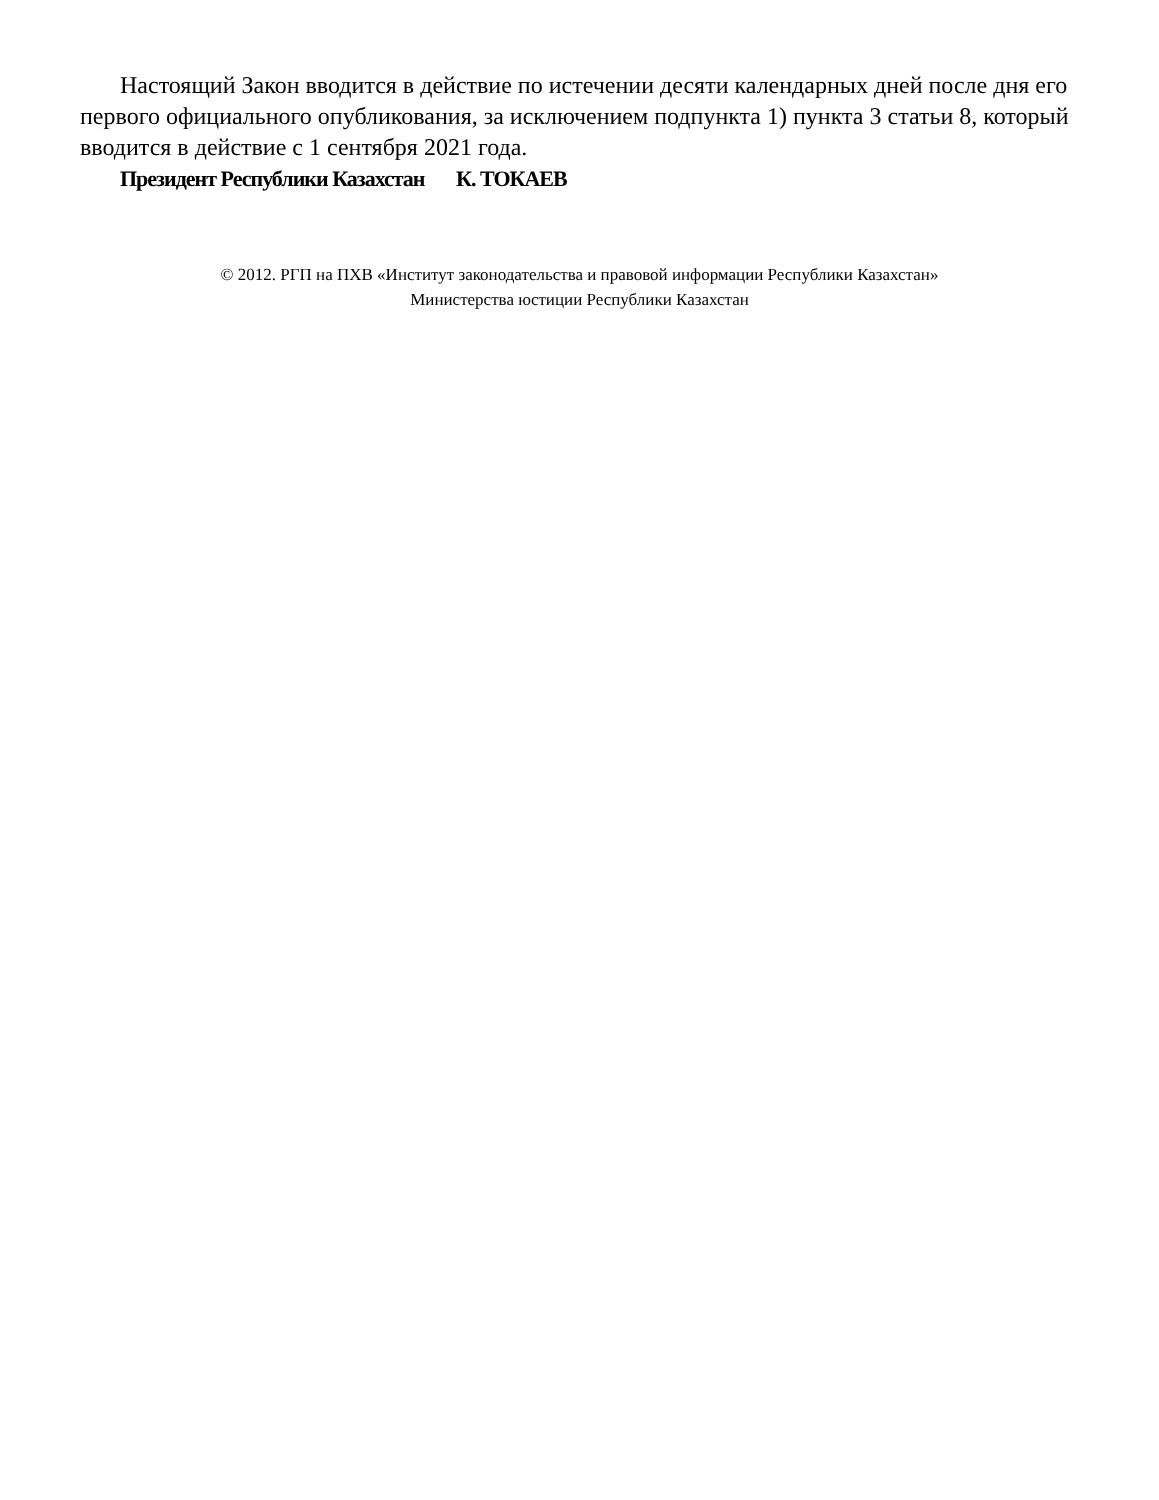Настоящий Закон вводится в действие по истечении десяти календарных дней после дня его первого официального опубликования, за исключением подпункта 1) пункта 3 статьи 8, который вводится в действие с 1 сентября 2021 года.
Президент Республики Казахстан К. ТОКАЕВ
© 2012. РГП на ПХВ «Институт законодательства и правовой информации Республики Казахстан»
Министерства юстиции Республики Казахстан